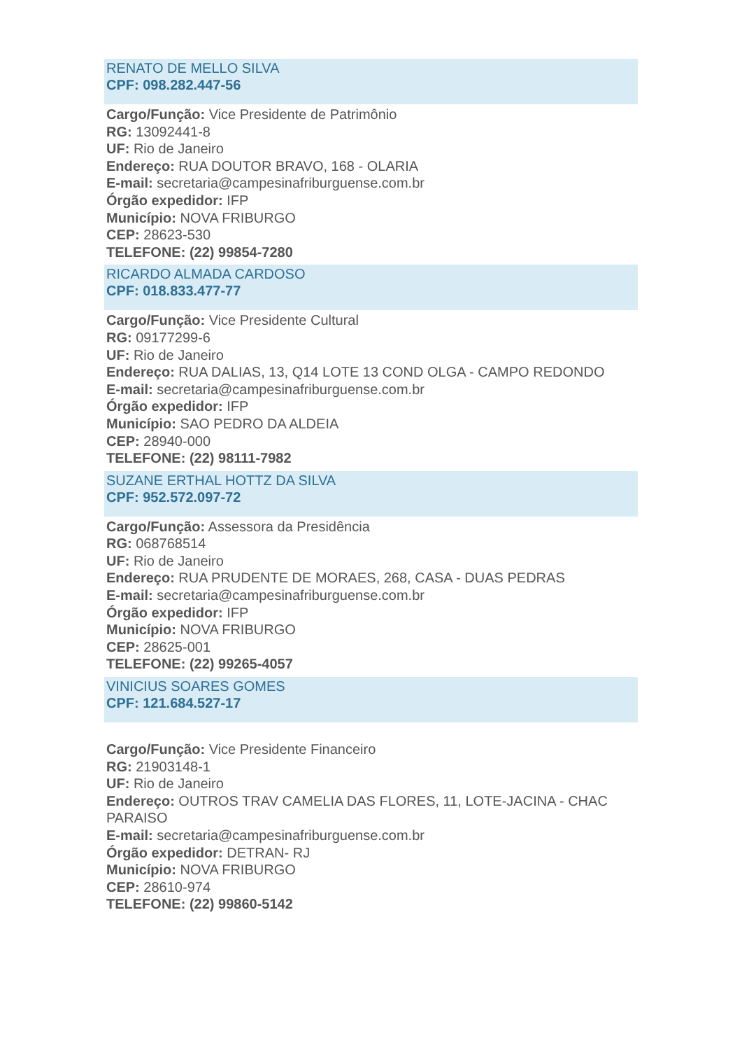RENATO DE MELLO SILVA
CPF: 098.282.447-56
Cargo/Função: Vice Presidente de Patrimônio
RG: 13092441-8
UF: Rio de Janeiro
Endereço: RUA DOUTOR BRAVO, 168 - OLARIA
E-mail: secretaria@campesinafriburguense.com.br
Órgão expedidor: IFP
Município: NOVA FRIBURGO
CEP: 28623-530
TELEFONE: (22) 99854-7280
RICARDO ALMADA CARDOSO
CPF: 018.833.477-77
Cargo/Função: Vice Presidente Cultural
RG: 09177299-6
UF: Rio de Janeiro
Endereço: RUA DALIAS, 13, Q14 LOTE 13 COND OLGA - CAMPO REDONDO
E-mail: secretaria@campesinafriburguense.com.br
Órgão expedidor: IFP
Município: SAO PEDRO DA ALDEIA
CEP: 28940-000
TELEFONE: (22) 98111-7982
SUZANE ERTHAL HOTTZ DA SILVA
CPF: 952.572.097-72
Cargo/Função: Assessora da Presidência
RG: 068768514
UF: Rio de Janeiro
Endereço: RUA PRUDENTE DE MORAES, 268, CASA - DUAS PEDRAS
E-mail: secretaria@campesinafriburguense.com.br
Órgão expedidor: IFP
Município: NOVA FRIBURGO
CEP: 28625-001
TELEFONE: (22) 99265-4057
VINICIUS SOARES GOMES
CPF: 121.684.527-17
Cargo/Função: Vice Presidente Financeiro
RG: 21903148-1
UF: Rio de Janeiro
Endereço: OUTROS TRAV CAMELIA DAS FLORES, 11, LOTE-JACINA - CHAC PARAISO
E-mail: secretaria@campesinafriburguense.com.br
Órgão expedidor: DETRAN- RJ
Município: NOVA FRIBURGO
CEP: 28610-974
TELEFONE: (22) 99860-5142